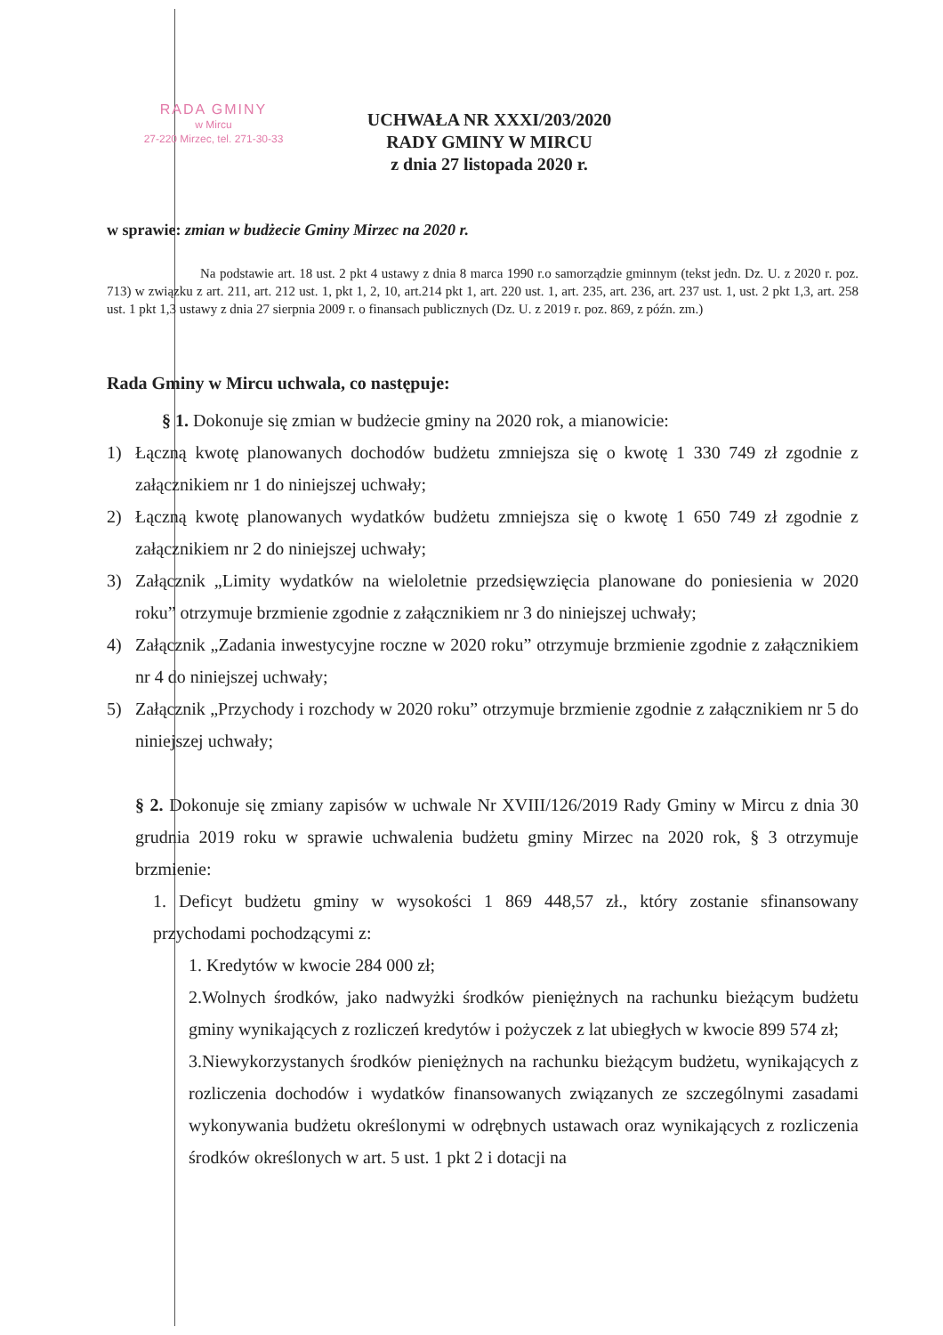RADA GMINY
w Mircu
27-220 Mirzec, tel. 271-30-33
UCHWAŁA NR XXXI/203/2020
RADY GMINY W MIRCU
z dnia 27 listopada 2020 r.
w sprawie: zmian w budżecie Gminy Mirzec na 2020 r.
Na podstawie art. 18 ust. 2 pkt 4 ustawy z dnia 8 marca 1990 r.o samorządzie gminnym (tekst jedn. Dz. U. z 2020 r. poz. 713) w związku z art. 211, art. 212 ust. 1, pkt 1, 2, 10, art.214 pkt 1, art. 220 ust. 1, art. 235, art. 236, art. 237 ust. 1, ust. 2 pkt 1,3, art. 258 ust. 1 pkt 1,3 ustawy z dnia 27 sierpnia 2009 r. o finansach publicznych (Dz. U. z 2019 r. poz. 869, z późn. zm.)
Rada Gminy w Mircu uchwala, co następuje:
§ 1. Dokonuje się zmian w budżecie gminy na 2020 rok, a mianowicie:
1) Łączną kwotę planowanych dochodów budżetu zmniejsza się o kwotę 1 330 749 zł zgodnie z załącznikiem nr 1 do niniejszej uchwały;
2) Łączną kwotę planowanych wydatków budżetu zmniejsza się o kwotę 1 650 749 zł zgodnie z załącznikiem nr 2 do niniejszej uchwały;
3) Załącznik „Limity wydatków na wieloletnie przedsięwzięcia planowane do poniesienia w 2020 roku” otrzymuje brzmienie zgodnie z załącznikiem nr 3 do niniejszej uchwały;
4) Załącznik „Zadania inwestycyjne roczne w 2020 roku” otrzymuje brzmienie zgodnie z załącznikiem nr 4 do niniejszej uchwały;
5) Załącznik „Przychody i rozchody w 2020 roku” otrzymuje brzmienie zgodnie z załącznikiem nr 5 do niniejszej uchwały;
§ 2. Dokonuje się zmiany zapisów w uchwale Nr XVIII/126/2019 Rady Gminy w Mircu z dnia 30 grudnia 2019 roku w sprawie uchwalenia budżetu gminy Mirzec na 2020 rok, § 3 otrzymuje brzmienie:
1. Deficyt budżetu gminy w wysokości 1 869 448,57 zł., który zostanie sfinansowany przychodami pochodzącymi z:
1. Kredytów w kwocie 284 000 zł;
2.Wolnych środków, jako nadwyżki środków pieniężnych na rachunku bieżącym budżetu gminy wynikających z rozliczeń kredytów i pożyczek z lat ubiegłych w kwocie 899 574 zł;
3.Niewykorzystanych środków pieniężnych na rachunku bieżącym budżetu, wynikających z rozliczenia dochodów i wydatków finansowanych związanych ze szczególnymi zasadami wykonywania budżetu określonymi w odrębnych ustawach oraz wynikających z rozliczenia środków określonych w art. 5 ust. 1 pkt 2 i dotacji na